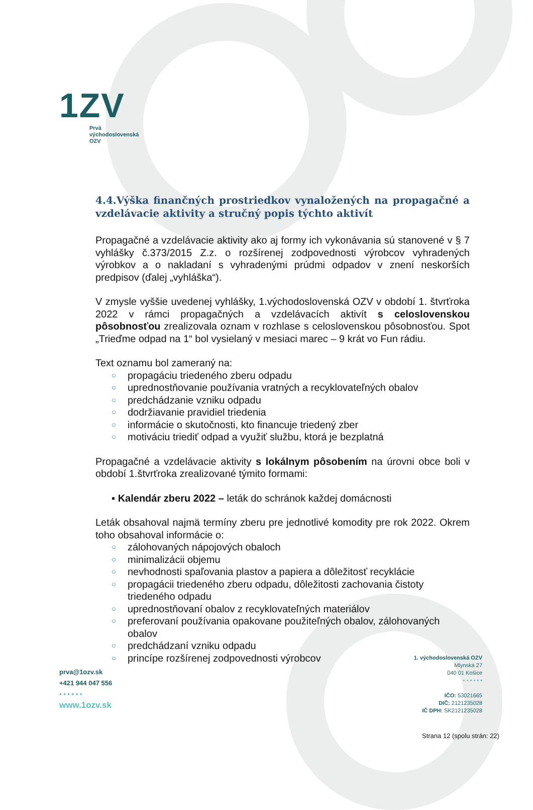1ZV
Prvá
východoslovenská
OZV
4.4.Výška finančných prostriedkov vynaložených na propagačné a vzdelávacie aktivity a stručný popis týchto aktivít
Propagačné a vzdelávacie aktivity ako aj formy ich vykonávania sú stanovené v § 7 vyhlášky č.373/2015 Z.z. o rozšírenej zodpovednosti výrobcov vyhradených výrobkov a o nakladaní s vyhradenými prúdmi odpadov v znení neskorších predpisov (ďalej „vyhláška“).
V zmysle vyššie uvedenej vyhlášky, 1.východoslovenská OZV v období 1. štvrťroka 2022 v rámci propagačných a vzdelávacích aktivít s celoslovenskou pôsobnosťou zrealizovala oznam v rozhlase s celoslovenskou pôsobnosťou. Spot „Trieďme odpad na 1“ bol vysielaný v mesiaci marec – 9 krát vo Fun rádiu.
Text oznamu bol zameraný na:
○ propagáciu triedeného zberu odpadu
○ uprednostňovanie používania vratných a recyklovateľných obalov
○ predchádzanie vzniku odpadu
○ dodržiavanie pravidiel triedenia
○ informácie o skutočnosti, kto financuje triedený zber
○ motiváciu triediť odpad a využiť službu, ktorá je bezplatná
Propagačné a vzdelávacie aktivity s lokálnym pôsobením na úrovni obce boli v období 1.štvrťroka zrealizované týmito formami:
▪ Kalendár zberu 2022 – leták do schránok každej domácnosti
Leták obsahoval najmä termíny zberu pre jednotlivé komodity pre rok 2022. Okrem toho obsahoval informácie o:
○ zálohovaných nápojových obaloch
○ minimalizácii objemu
○ nevhodnosti spaľovania plastov a papiera a dôležitosť recyklácie
○ propagácii triedeného zberu odpadu, dôležitosti zachovania čistoty triedeného odpadu
○ uprednostňovaní obalov z recyklovateľných materiálov
○ preferovaní používania opakovane použiteľných obalov, zálohovaných obalov
○ predchádzaní vzniku odpadu
○ princípe rozšírenej zodpovednosti výrobcov
prva@1ozv.sk
+421 944 047 556
• • • • • •
www.1ozv.sk
1. východoslovenská OZV
Mlynská 27
040 01 Košice
• • • • • •
IČO: 53021665
DIČ: 2121235028
IČ DPH: SK2121235028
Strana 12 (spolu strán: 22)